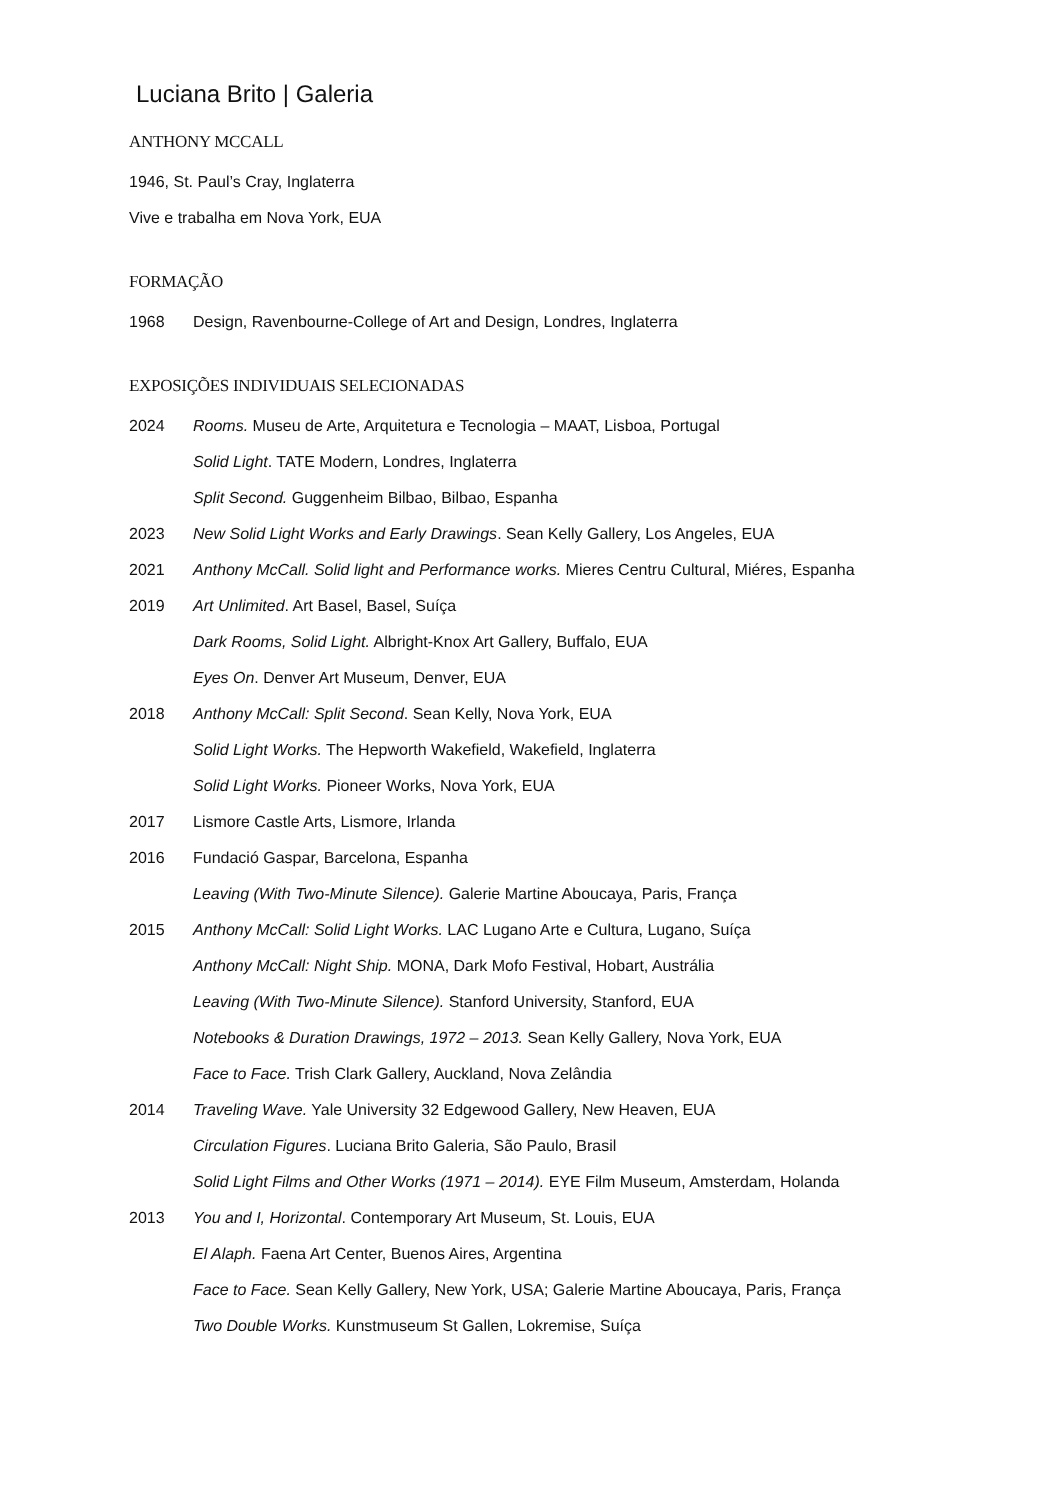Luciana Brito | Galeria
ANTHONY MCCALL
1946, St. Paul’s Cray, Inglaterra
Vive e trabalha em Nova York, EUA
FORMAÇÃO
1968 Design, Ravenbourne-College of Art and Design, Londres, Inglaterra
EXPOSIÇÕES INDIVIDUAIS SELECIONADAS
2024 Rooms. Museu de Arte, Arquitetura e Tecnologia – MAAT, Lisboa, Portugal
Solid Light. TATE Modern, Londres, Inglaterra
Split Second. Guggenheim Bilbao, Bilbao, Espanha
2023 New Solid Light Works and Early Drawings. Sean Kelly Gallery, Los Angeles, EUA
2021 Anthony McCall. Solid light and Performance works. Mieres Centru Cultural, Miéres, Espanha
2019 Art Unlimited. Art Basel, Basel, Suíça
Dark Rooms, Solid Light. Albright-Knox Art Gallery, Buffalo, EUA
Eyes On. Denver Art Museum, Denver, EUA
2018 Anthony McCall: Split Second. Sean Kelly, Nova York, EUA
Solid Light Works. The Hepworth Wakefield, Wakefield, Inglaterra
Solid Light Works. Pioneer Works, Nova York, EUA
2017 Lismore Castle Arts, Lismore, Irlanda
2016 Fundació Gaspar, Barcelona, Espanha
Leaving (With Two-Minute Silence). Galerie Martine Aboucaya, Paris, França
2015 Anthony McCall: Solid Light Works. LAC Lugano Arte e Cultura, Lugano, Suíça
Anthony McCall: Night Ship. MONA, Dark Mofo Festival, Hobart, Austrália
Leaving (With Two-Minute Silence). Stanford University, Stanford, EUA
Notebooks & Duration Drawings, 1972 – 2013. Sean Kelly Gallery, Nova York, EUA
Face to Face. Trish Clark Gallery, Auckland, Nova Zelândia
2014 Traveling Wave. Yale University 32 Edgewood Gallery, New Heaven, EUA
Circulation Figures. Luciana Brito Galeria, São Paulo, Brasil
Solid Light Films and Other Works (1971 – 2014). EYE Film Museum, Amsterdam, Holanda
2013 You and I, Horizontal. Contemporary Art Museum, St. Louis, EUA
El Alaph. Faena Art Center, Buenos Aires, Argentina
Face to Face. Sean Kelly Gallery, New York, USA; Galerie Martine Aboucaya, Paris, França
Two Double Works. Kunstmuseum St Gallen, Lokremise, Suíça